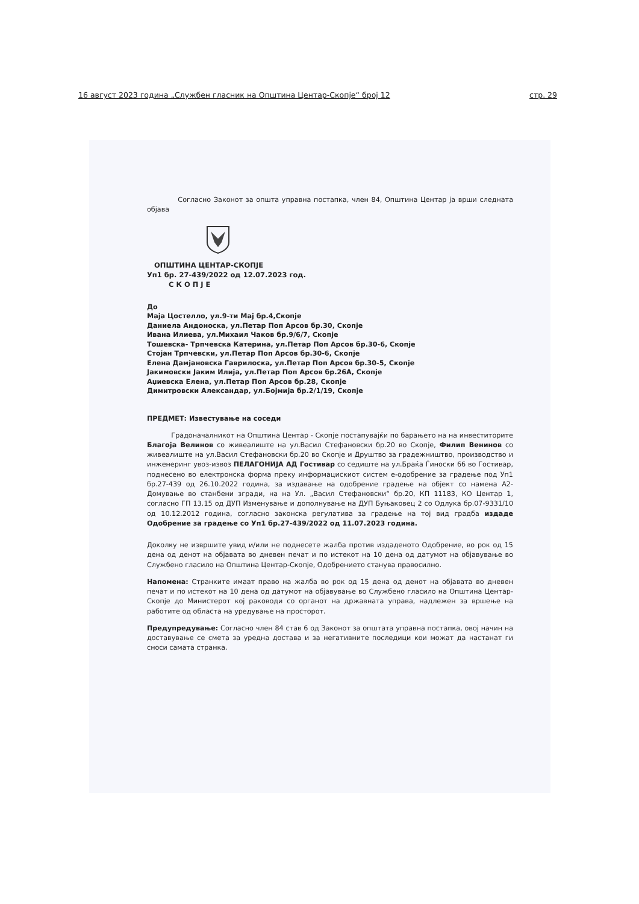16 август 2023 година „Службен гласник на Општина Центар-Скопје“ број 12 стр. 29
Согласно Законот за општа управна постапка, член 84, Општина Центар ја врши следната објава
ОПШТИНА ЦЕНТАР-СКОПЈЕ
Уп1 бр. 27-439/2022 од 12.07.2023 год.
С К О П Ј Е
До
Маја Цостелло, ул.9-ти Мај бр.4,Скопје
Даниела Андоноска, ул.Петар Поп Арсов бр.30, Скопје
Ивана Илиева, ул.Михаил Чаков бр.9/6/7, Скопје
Тошевска- Трпчевска Катерина, ул.Петар Поп Арсов бр.30-6, Скопје
Стојан Трпчевски, ул.Петар Поп Арсов бр.30-6, Скопје
Елена Дамјановска Гаврилоска, ул.Петар Поп Арсов бр.30-5, Скопје
Јакимовски Јаким Илија, ул.Петар Поп Арсов бр.26А, Скопје
Аџиевска Елена, ул.Петар Поп Арсов бр.28, Скопје
Димитровски Александар, ул.Бојмија бр.2/1/19, Скопје
ПРЕДМЕТ: Известување на соседи
Градоначалникот на Општина Центар - Скопје постапувајќи по барањето на на инвеститорите Благоја Велинов со живеалиште на ул.Васил Стефановски бр.20 во Скопје, Филип Венинов со живеалиште на ул.Васил Стефановски бр.20 во Скопје и Друштво за градежништво, производство и инженеринг увоз-извоз ПЕЛАГОНИЈА АД Гостивар со седиште на ул.Браќа Ѓиноски 66 во Гостивар, поднесено во електронска форма преку информацискиот систем е-одобрение за градење под Уп1 бр.27-439 од 26.10.2022 година, за издавање на одобрение градење на објект со намена А2- Домување во станбени згради, на на Ул. „Васил Стефановски“ бр.20, КП 11183, КО Центар 1, согласно ГП 13.15 од ДУП Изменување и дополнување на ДУП Буњаковец 2 со Одлука бр.07-9331/10 од 10.12.2012 година, согласно законска регулатива за градење на тој вид градба издаде Одобрение за градење со Уп1 бр.27-439/2022 од 11.07.2023 година.
Доколку не извршите увид и/или не поднесете жалба против издаденото Одобрение, во рок од 15 дена од денот на објавата во дневен печат и по истекот на 10 дена од датумот на објавување во Службено гласило на Општина Центар-Скопје, Одобрението станува правосилно.
Напомена: Странките имаат право на жалба во рок од 15 дена од денот на објавата во дневен печат и по истекот на 10 дена од датумот на објавување во Службено гласило на Општина Центар-Скопје до Министерот кој раководи со органот на државната управа, надлежен за вршење на работите од областа на уредување на просторот.
Предупредување: Согласно член 84 став 6 од Законот за општата управна постапка, овој начин на доставување се смета за уредна достава и за негативните последици кои можат да настанат ги сноси самата странка.